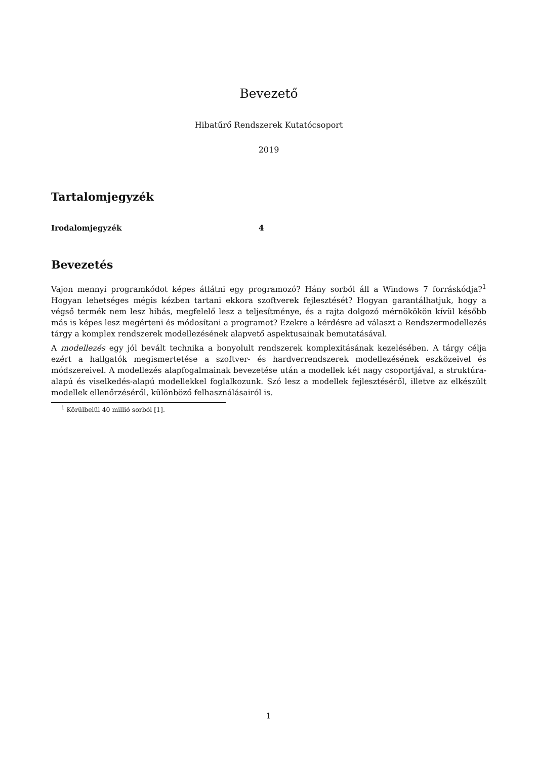Bevezető
Hibatűrő Rendszerek Kutatócsoport
2019
Tartalomjegyzék
Irodalomjegyzék 4
Bevezetés
Vajon mennyi programkódot képes átlátni egy programozó? Hány sorból áll a Windows 7 forráskódja?<sup>1</sup> Hogyan lehetséges mégis kézben tartani ekkora szoftverek fejlesztését? Hogyan garantálhatjuk, hogy a végső termék nem lesz hibás, megfelelő lesz a teljesítménye, és a rajta dolgozó mérnökökön kívül később más is képes lesz megérteni és módosítani a programot? Ezekre a kérdésre ad választ a Rendszermodellezés tárgy a komplex rendszerek modellezésének alapvető aspektusainak bemutatásával.
A modellezés egy jól bevált technika a bonyolult rendszerek komplexitásának kezelésében. A tárgy célja ezért a hallgatók megismertetése a szoftver- és hardverrendszerek modellezésének eszközeivel és módszereivel. A modellezés alapfogalmainak bevezetése után a modellek két nagy csoportjával, a struktúra-alapú és viselkedés-alapú modellekkel foglalkozunk. Szó lesz a modellek fejlesztéséről, illetve az elkészült modellek ellenőrzéséről, különböző felhasználásairól is.
<sup>1</sup> Körülbelül 40 millió sorból [1].
1